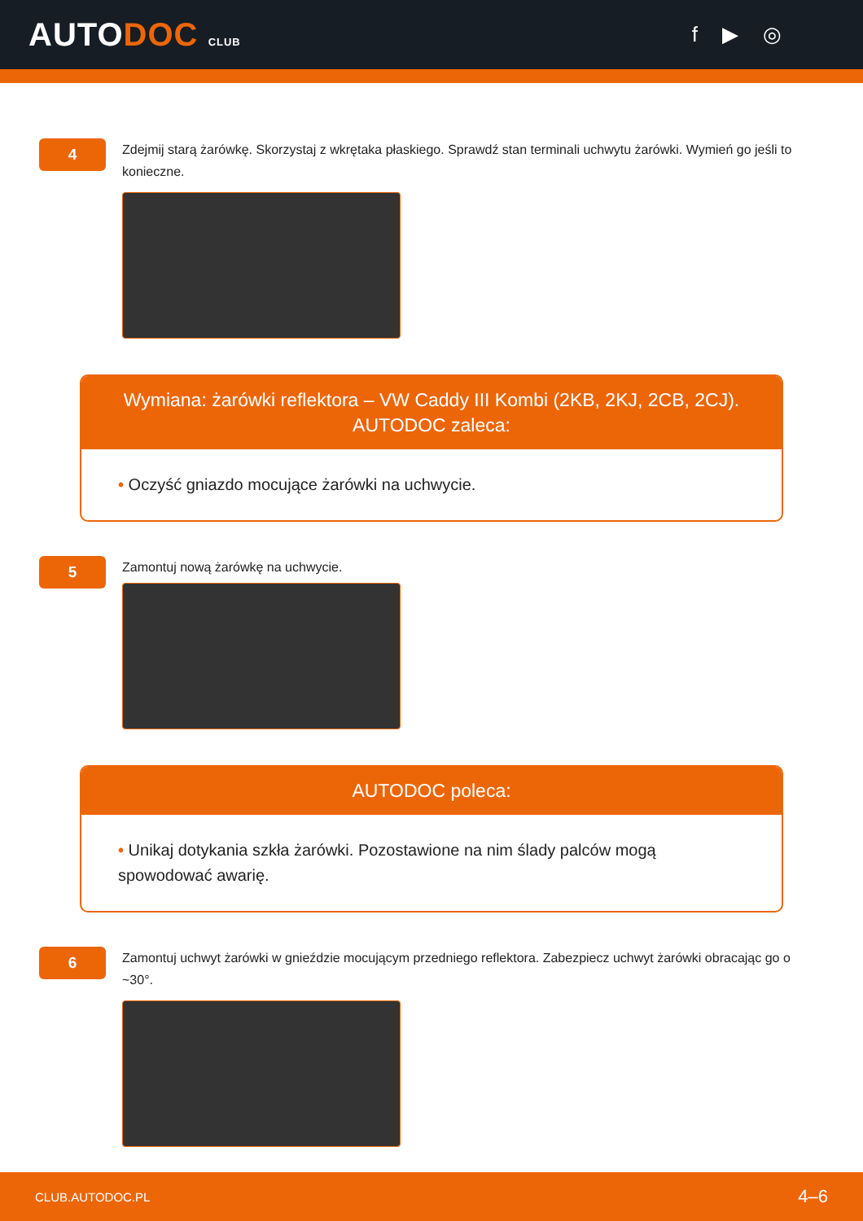AUTODOC CLUB
f ▶ ◎
4
Zdejmij starą żarówkę. Skorzystaj z wkrętaka płaskiego. Sprawdź stan terminali uchwytu żarówki. Wymień go jeśli to konieczne.
Wymiana: żarówki reflektora – VW Caddy III Kombi (2KB, 2KJ, 2CB, 2CJ). AUTODOC zaleca:
• Oczyść gniazdo mocujące żarówki na uchwycie.
5
Zamontuj nową żarówkę na uchwycie.
AUTODOC poleca:
• Unikaj dotykania szkła żarówki. Pozostawione na nim ślady palców mogą spowodować awarię.
6
Zamontuj uchwyt żarówki w gnieździe mocującym przedniego reflektora. Zabezpiecz uchwyt żarówki obracając go o ~30°.
CLUB.AUTODOC.PL 4–6